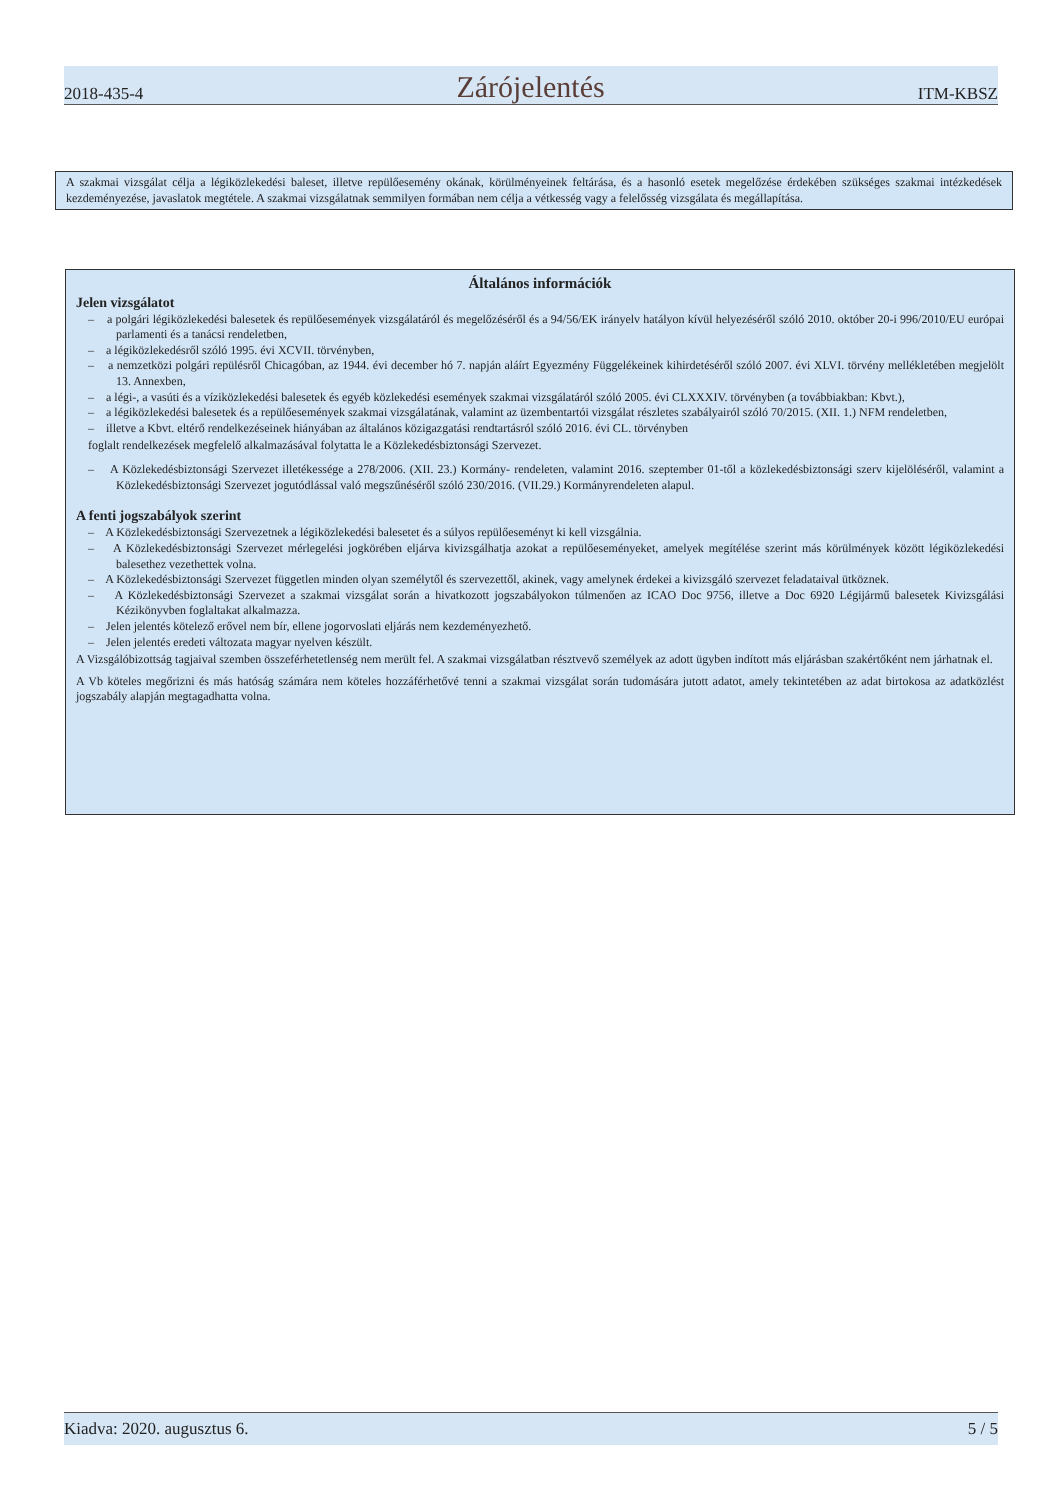2018-435-4 Zárójelentés ITM-KBSZ
A szakmai vizsgálat célja a légiközlekedési baleset, illetve repülőesemény okának, körülményeinek feltárása, és a hasonló esetek megelőzése érdekében szükséges szakmai intézkedések kezdeményezése, javaslatok megtétele. A szakmai vizsgálatnak semmilyen formában nem célja a vétkesség vagy a felelősség vizsgálata és megállapítása.
Általános információk
Jelen vizsgálatot
– a polgári légiközlekedési balesetek és repülőesemények vizsgálatáról és megelőzéséről és a 94/56/EK irányelv hatályon kívül helyezéséről szóló 2010. október 20-i 996/2010/EU európai parlamenti és a tanácsi rendeletben,
– a légiközlekedésről szóló 1995. évi XCVII. törvényben,
– a nemzetközi polgári repülésről Chicagóban, az 1944. évi december hó 7. napján aláírt Egyezmény Függelékeinek kihirdetéséről szóló 2007. évi XLVI. törvény mellékletében megjelölt 13. Annexben,
– a légi-, a vasúti és a víziközlekedési balesetek és egyéb közlekedési események szakmai vizsgálatáról szóló 2005. évi CLXXXIV. törvényben (a továbbiakban: Kbvt.),
– a légiközlekedési balesetek és a repülőesemények szakmai vizsgálatának, valamint az üzembentartói vizsgálat részletes szabályairól szóló 70/2015. (XII. 1.) NFM rendeletben,
– illetve a Kbvt. eltérő rendelkezéseinek hiányában az általános közigazgatási rendtartásról szóló 2016. évi CL. törvényben
foglalt rendelkezések megfelelő alkalmazásával folytatta le a Közlekedésbiztonsági Szervezet.
– A Közlekedésbiztonsági Szervezet illetékessége a 278/2006. (XII. 23.) Kormány- rendeleten, valamint 2016. szeptember 01-től a közlekedésbiztonsági szerv kijelöléséről, valamint a Közlekedésbiztonsági Szervezet jogutódlással való megszűnéséről szóló 230/2016. (VII.29.) Kormányrendeleten alapul.
A fenti jogszabályok szerint
– A Közlekedésbiztonsági Szervezetnek a légiközlekedési balesetet és a súlyos repülőeseményt ki kell vizsgálnia.
– A Közlekedésbiztonsági Szervezet mérlegelési jogkörében eljárva kivizsgálhatja azokat a repülőeseményeket, amelyek megítélése szerint más körülmények között légiközlekedési balesethez vezethettek volna.
– A Közlekedésbiztonsági Szervezet független minden olyan személytől és szervezettől, akinek, vagy amelynek érdekei a kivizsgáló szervezet feladataival ütköznek.
– A Közlekedésbiztonsági Szervezet a szakmai vizsgálat során a hivatkozott jogszabályokon túlmenően az ICAO Doc 9756, illetve a Doc 6920 Légijármű balesetek Kivizsgálási Kézikönyvben foglaltakat alkalmazza.
– Jelen jelentés kötelező erővel nem bír, ellene jogorvoslati eljárás nem kezdeményezhető.
– Jelen jelentés eredeti változata magyar nyelven készült.
A Vizsgálóbizottság tagjaival szemben összeférhetetlenség nem merült fel. A szakmai vizsgálatban résztvevő személyek az adott ügyben indított más eljárásban szakértőként nem járhatnak el.
A Vb köteles megőrizni és más hatóság számára nem köteles hozzáférhetővé tenni a szakmai vizsgálat során tudomására jutott adatot, amely tekintetében az adat birtokosa az adatközlést jogszabály alapján megtagadhatta volna.
Kiadva: 2020. augusztus 6. 5 / 5